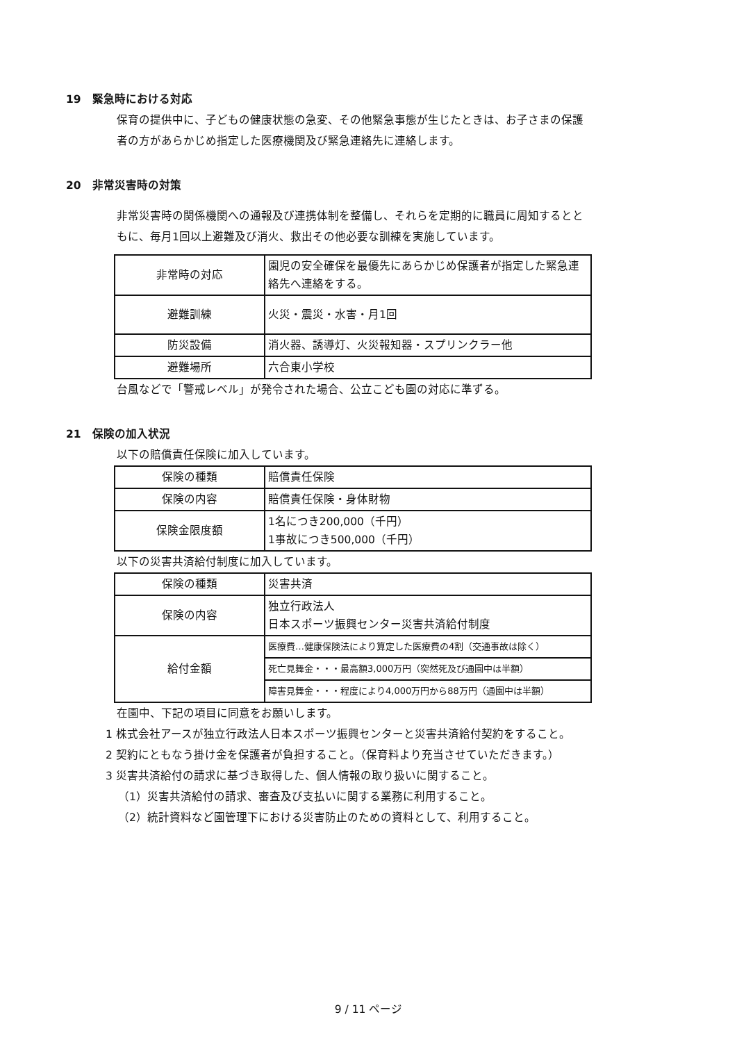19　緊急時における対応
保育の提供中に、子どもの健康状態の急変、その他緊急事態が生じたときは、お子さまの保護者の方があらかじめ指定した医療機関及び緊急連絡先に連絡します。
20　非常災害時の対策
非常災害時の関係機関への通報及び連携体制を整備し、それらを定期的に職員に周知するとともに、毎月1回以上避難及び消火、救出その他必要な訓練を実施しています。
| 非常時の対応 | 園児の安全確保を最優先にあらかじめ保護者が指定した緊急連絡先へ連絡をする。 |
| 避難訓練 | 火災・震災・水害・月1回 |
| 防災設備 | 消火器、誘導灯、火災報知器・スプリンクラー他 |
| 避難場所 | 六合東小学校 |
台風などで「警戒レベル」が発令された場合、公立こども園の対応に準ずる。
21　保険の加入状況
以下の賠償責任保険に加入しています。
| 保険の種類 | 賠償責任保険 |
| 保険の内容 | 賠償責任保険・身体財物 |
| 保険金限度額 | 1名につき200,000（千円） 1事故につき500,000（千円） |
以下の災害共済給付制度に加入しています。
| 保険の種類 | 災害共済 |
| 保険の内容 | 独立行政法人 日本スポーツ振興センター災害共済給付制度 |
| 給付金額 | 医療費…健康保険法により算定した医療費の4割（交通事故は除く） |
| | 死亡見舞金・・・最高額3,000万円（突然死及び通園中は半額） |
| | 障害見舞金・・・程度により4,000万円から88万円（通園中は半額） |
在園中、下記の項目に同意をお願いします。
1 株式会社アースが独立行政法人日本スポーツ振興センターと災害共済給付契約をすること。
2 契約にともなう掛け金を保護者が負担すること。（保育料より充当させていただきます。）
3 災害共済給付の請求に基づき取得した、個人情報の取り扱いに関すること。
（1）災害共済給付の請求、審査及び支払いに関する業務に利用すること。
（2）統計資料など園管理下における災害防止のための資料として、利用すること。
9 / 11 ページ